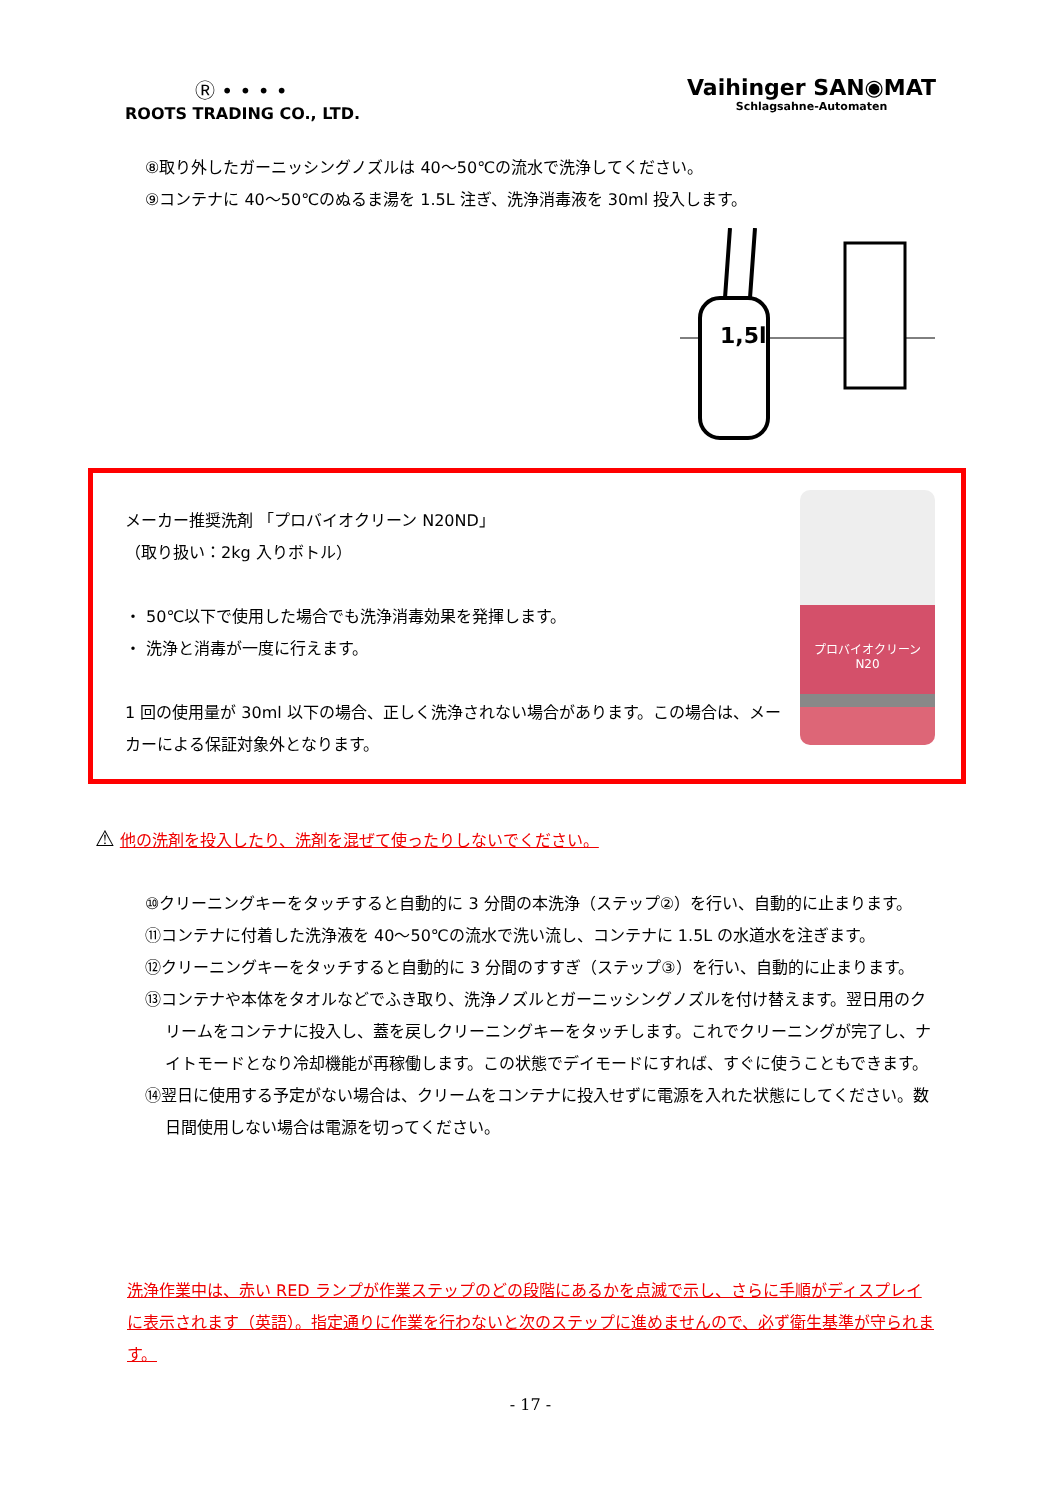Ⓡ • • • •
ROOTS TRADING CO., LTD.
Vaihinger SAN◉MAT
Schlagsahne-Automaten
⑧取り外したガーニッシングノズルは 40～50℃の流水で洗浄してください。
⑨コンテナに 40～50℃のぬるま湯を 1.5L 注ぎ、洗浄消毒液を 30ml 投入します。
1,5l
メーカー推奨洗剤 「プロバイオクリーン N20ND」
（取り扱い：2kg 入りボトル）
・ 50℃以下で使用した場合でも洗浄消毒効果を発揮します。
・ 洗浄と消毒が一度に行えます。
1 回の使用量が 30ml 以下の場合、正しく洗浄されない場合があります。この場合は、メーカーによる保証対象外となります。
プロバイオクリーン N20
⚠ 他の洗剤を投入したり、洗剤を混ぜて使ったりしないでください。
⑩クリーニングキーをタッチすると自動的に 3 分間の本洗浄（ステップ②）を行い、自動的に止まります。
⑪コンテナに付着した洗浄液を 40～50℃の流水で洗い流し、コンテナに 1.5L の水道水を注ぎます。
⑫クリーニングキーをタッチすると自動的に 3 分間のすすぎ（ステップ③）を行い、自動的に止まります。
⑬コンテナや本体をタオルなどでふき取り、洗浄ノズルとガーニッシングノズルを付け替えます。翌日用のクリームをコンテナに投入し、蓋を戻しクリーニングキーをタッチします。これでクリーニングが完了し、ナイトモードとなり冷却機能が再稼働します。この状態でデイモードにすれば、すぐに使うこともできます。
⑭翌日に使用する予定がない場合は、クリームをコンテナに投入せずに電源を入れた状態にしてください。数日間使用しない場合は電源を切ってください。
洗浄作業中は、赤い RED ランプが作業ステップのどの段階にあるかを点滅で示し、さらに手順がディスプレイに表示されます（英語）。指定通りに作業を行わないと次のステップに進めませんので、必ず衛生基準が守られます。
- 17 -